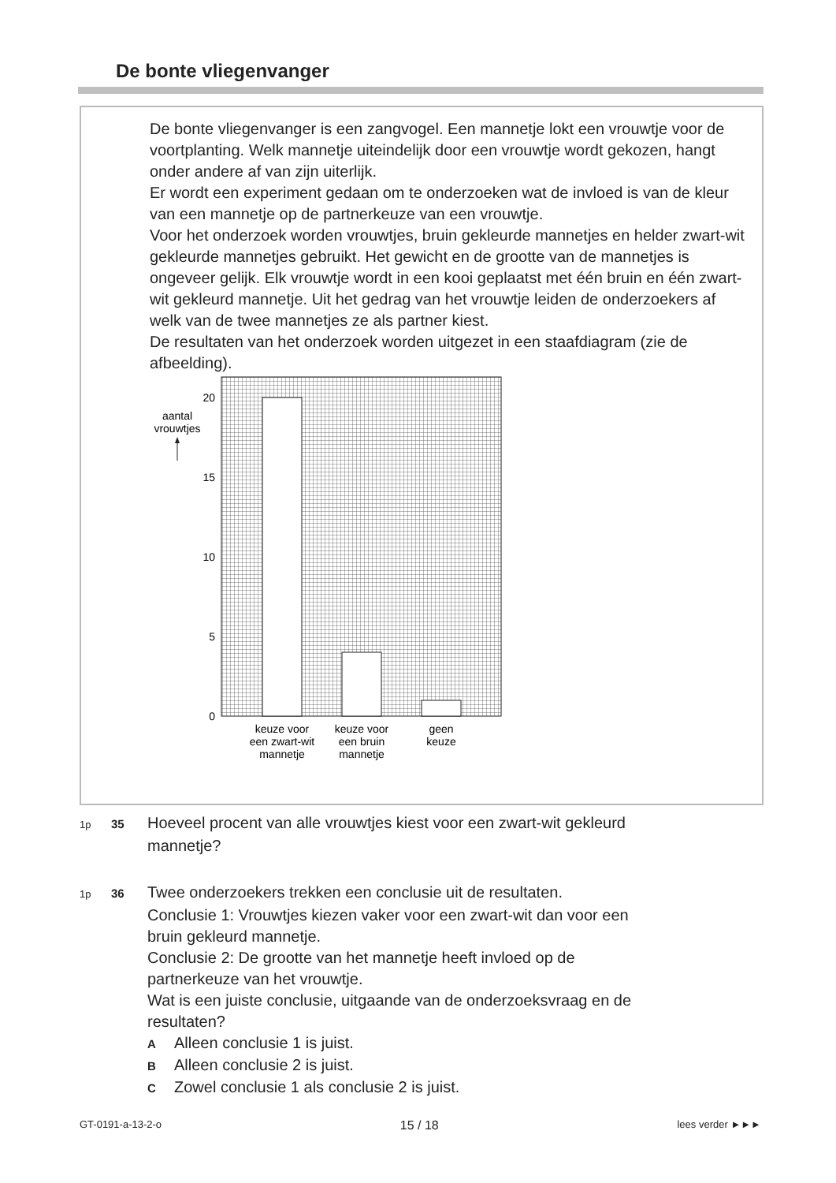De bonte vliegenvanger
De bonte vliegenvanger is een zangvogel. Een mannetje lokt een vrouwtje voor de voortplanting. Welk mannetje uiteindelijk door een vrouwtje wordt gekozen, hangt onder andere af van zijn uiterlijk.
Er wordt een experiment gedaan om te onderzoeken wat de invloed is van de kleur van een mannetje op de partnerkeuze van een vrouwtje.
Voor het onderzoek worden vrouwtjes, bruin gekleurde mannetjes en helder zwart-wit gekleurde mannetjes gebruikt. Het gewicht en de grootte van de mannetjes is ongeveer gelijk. Elk vrouwtje wordt in een kooi geplaatst met één bruin en één zwart-wit gekleurd mannetje. Uit het gedrag van het vrouwtje leiden de onderzoekers af welk van de twee mannetjes ze als partner kiest.
De resultaten van het onderzoek worden uitgezet in een staafdiagram (zie de afbeelding).
20
15
10
5
0
aantal
vrouwtjes
keuze voor
een zwart-wit
mannetje
keuze voor
een bruin
mannetje
geen
keuze
1p 35 Hoeveel procent van alle vrouwtjes kiest voor een zwart-wit gekleurd
mannetje?
1p 36 Twee onderzoekers trekken een conclusie uit de resultaten.
Conclusie 1: Vrouwtjes kiezen vaker voor een zwart-wit dan voor een
bruin gekleurd mannetje.
Conclusie 2: De grootte van het mannetje heeft invloed op de
partnerkeuze van het vrouwtje.
Wat is een juiste conclusie, uitgaande van de onderzoeksvraag en de
resultaten?
A Alleen conclusie 1 is juist.
B Alleen conclusie 2 is juist.
C Zowel conclusie 1 als conclusie 2 is juist.
GT-0191-a-13-2-o 15 / 18 lees verder ►►►